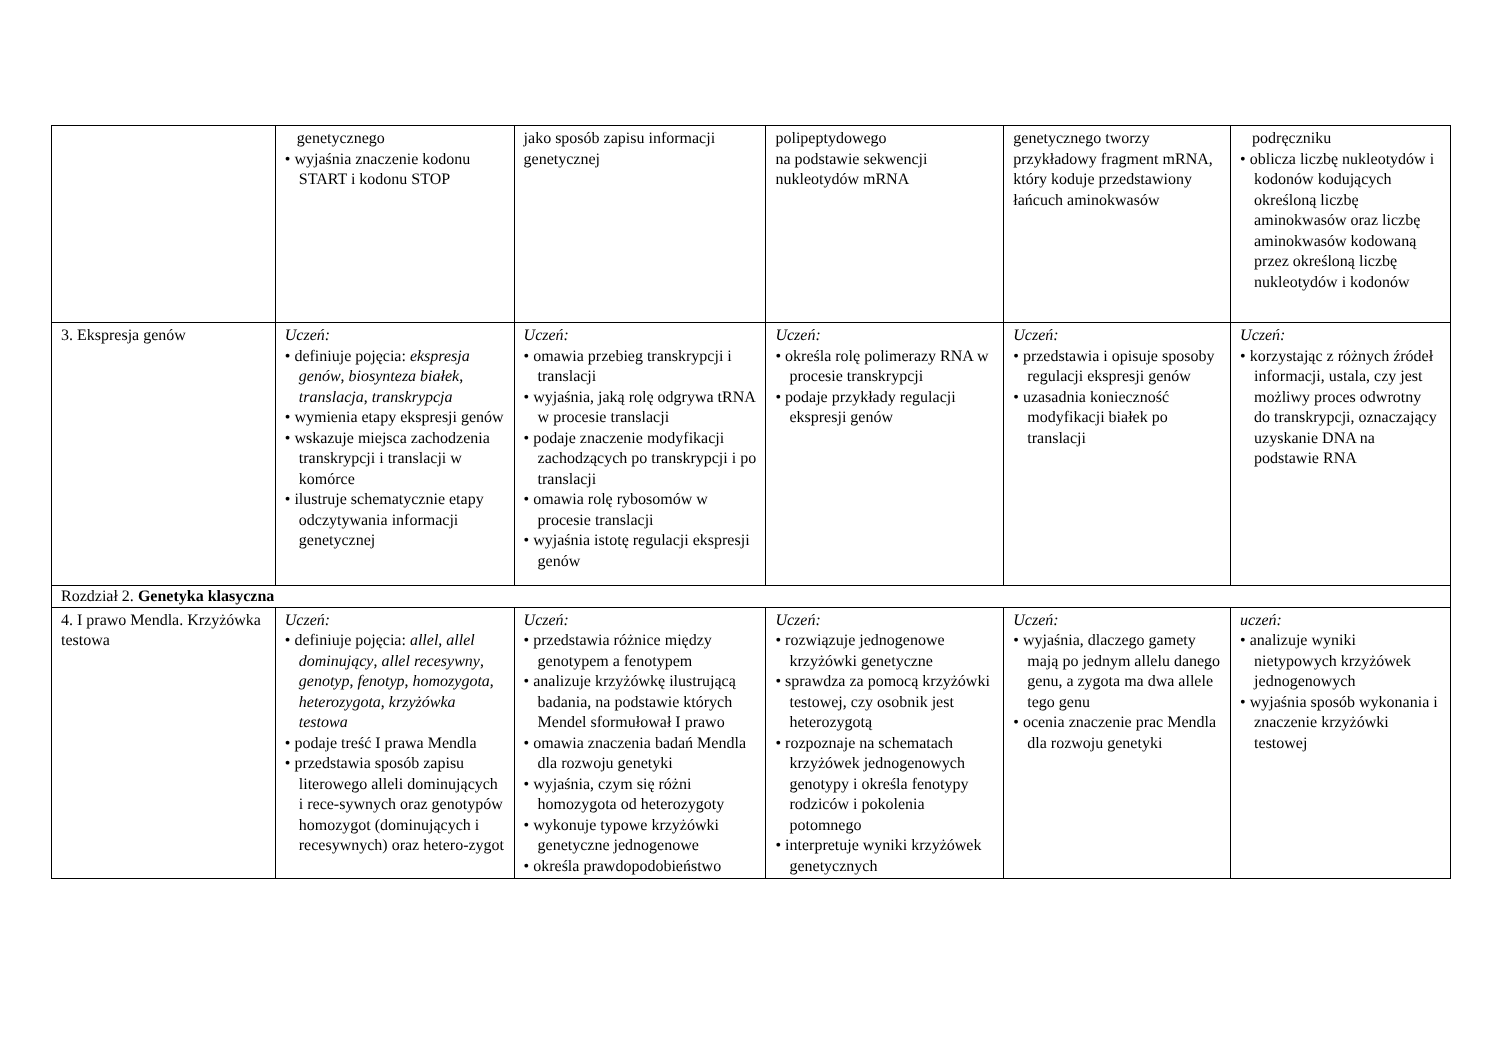| | genetycznego • wyjaśnia znaczenie kodonu START i kodonu STOP | jako sposób zapisu informacji genetycznej | polipeptydowego na podstawie sekwencji nukleotydów mRNA | genetycznego tworzy przykładowy fragment mRNA, który koduje przedstawiony łańcuch aminokwasów | podręczniku • oblicza liczbę nukleotydów i kodonów kodujących określoną liczbę aminokwasów oraz liczbę aminokwasów kodowaną przez określoną liczbę nukleotydów i kodonów |
| 3. Ekspresja genów | Uczeń: • definiuje pojęcia: ekspresja genów , biosynteza białek , translacja , transkrypcja • wymienia etapy ekspresji genów • wskazuje miejsca zachodzenia transkrypcji i translacji w komórce • ilustruje schematycznie etapy odczytywania informacji genetycznej | Uczeń: • omawia przebieg transkrypcji i translacji • wyjaśnia, jaką rolę odgrywa tRNA w procesie translacji • podaje znaczenie modyfikacji zachodzących po transkrypcji i po translacji • omawia rolę rybosomów w procesie translacji • wyjaśnia istotę regulacji ekspresji genów | Uczeń: • określa rolę polimerazy RNA w procesie transkrypcji • podaje przykłady regulacji ekspresji genów | Uczeń: • przedstawia i opisuje sposoby regulacji ekspresji genów • uzasadnia konieczność modyfikacji białek po translacji | Uczeń: • korzystając z różnych źródeł informacji, ustala, czy jest możliwy proces odwrotny do transkrypcji, oznaczający uzyskanie DNA na podstawie RNA |
| Rozdział 2. Genetyka klasyczna | | | | | |
| 4. I prawo Mendla. Krzyżówka testowa | Uczeń: • definiuje pojęcia: allel , allel dominujący , allel recesywny , genotyp , fenotyp , homozygota , heterozygota , krzyżówka testowa • podaje treść I prawa Mendla • przedstawia sposób zapisu literowego alleli dominujących i rece-sywnych oraz genotypów homozygot (dominujących i recesywnych) oraz hetero-zygot | Uczeń: • przedstawia różnice między genotypem a fenotypem • analizuje krzyżówkę ilustrującą badania, na podstawie których Mendel sformułował I prawo • omawia znaczenia badań Mendla dla rozwoju genetyki • wyjaśnia, czym się różni homozygota od heterozygoty • wykonuje typowe krzyżówki genetyczne jednogenowe • określa prawdopodobieństwo | Uczeń: • rozwiązuje jednogenowe krzyżówki genetyczne • sprawdza za pomocą krzyżówki testowej, czy osobnik jest heterozygotą • rozpoznaje na schematach krzyżówek jednogenowych genotypy i określa fenotypy rodziców i pokolenia potomnego • interpretuje wyniki krzyżówek genetycznych | Uczeń: • wyjaśnia, dlaczego gamety mają po jednym allelu danego genu, a zygota ma dwa allele tego genu • ocenia znaczenie prac Mendla dla rozwoju genetyki | uczeń: • analizuje wyniki nietypowych krzyżówek jednogenowych • wyjaśnia sposób wykonania i znaczenie krzyżówki testowej |